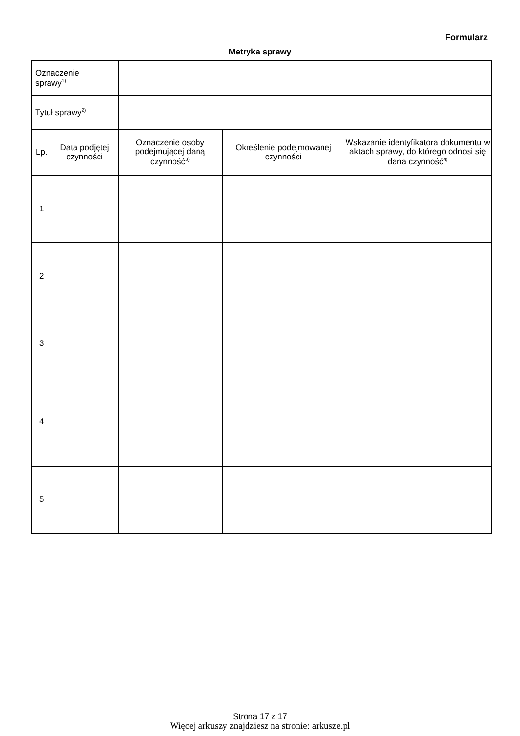Formularz
Metryka sprawy
| Oznaczenie sprawy<sup>1)</sup> | | | | |
| Tytuł sprawy<sup>2)</sup> | | | | |
| Lp. | Data podjętej czynności | Oznaczenie osoby podejmującej daną czynność<sup>3)</sup> | Określenie podejmowanej czynności | Wskazanie identyfikatora dokumentu w aktach sprawy, do którego odnosi się dana czynność<sup>4)</sup> |
| 1 | | | | |
| 2 | | | | |
| 3 | | | | |
| 4 | | | | |
| 5 | | | | |
Strona 17 z 17
Więcej arkuszy znajdziesz na stronie: arkusze.pl